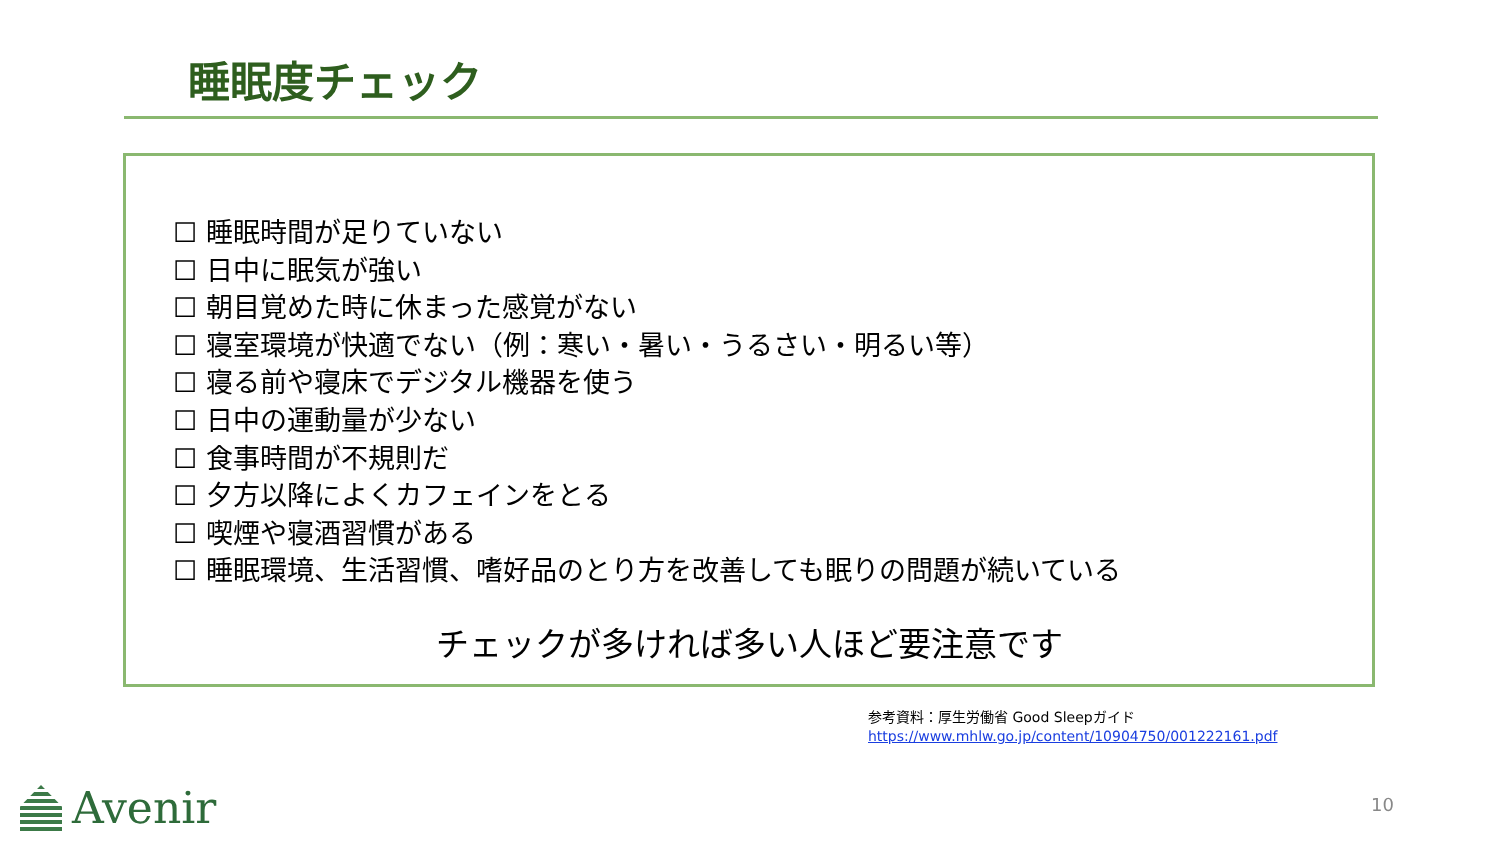睡眠度チェック
☐ 睡眠時間が足りていない
☐ 日中に眠気が強い
☐ 朝目覚めた時に休まった感覚がない
☐ 寝室環境が快適でない（例：寒い・暑い・うるさい・明るい等）
☐ 寝る前や寝床でデジタル機器を使う
☐ 日中の運動量が少ない
☐ 食事時間が不規則だ
☐ 夕方以降によくカフェインをとる
☐ 喫煙や寝酒習慣がある
☐ 睡眠環境、生活習慣、嗜好品のとり方を改善しても眠りの問題が続いている
チェックが多ければ多い人ほど要注意です
参考資料：厚生労働省 Good Sleepガイド
https://www.mhlw.go.jp/content/10904750/001222161.pdf
Avenir 10